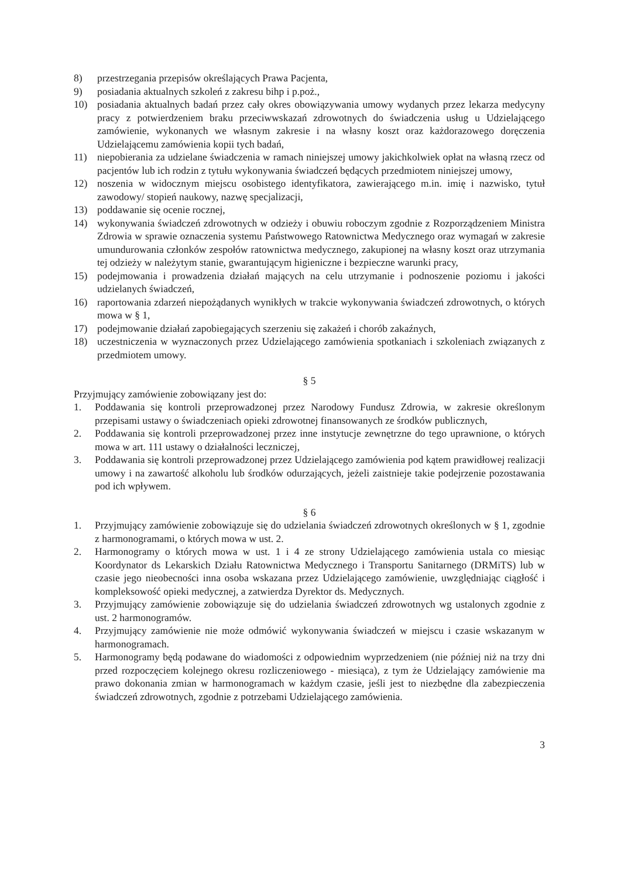8) przestrzegania przepisów określających Prawa Pacjenta,
9) posiadania aktualnych szkoleń z zakresu bihp i p.poż.,
10) posiadania aktualnych badań przez cały okres obowiązywania umowy wydanych przez lekarza medycyny pracy z potwierdzeniem braku przeciwwskazań zdrowotnych do świadczenia usług u Udzielającego zamówienie, wykonanych we własnym zakresie i na własny koszt oraz każdorazowego doręczenia Udzielającemu zamówienia kopii tych badań,
11) niepobierania za udzielane świadczenia w ramach niniejszej umowy jakichkolwiek opłat na własną rzecz od pacjentów lub ich rodzin z tytułu wykonywania świadczeń będących przedmiotem niniejszej umowy,
12) noszenia w widocznym miejscu osobistego identyfikatora, zawierającego m.in. imię i nazwisko, tytuł zawodowy/ stopień naukowy, nazwę specjalizacji,
13) poddawanie się ocenie rocznej,
14) wykonywania świadczeń zdrowotnych w odzieży i obuwiu roboczym zgodnie z Rozporządzeniem Ministra Zdrowia w sprawie oznaczenia systemu Państwowego Ratownictwa Medycznego oraz wymagań w zakresie umundurowania członków zespołów ratownictwa medycznego, zakupionej na własny koszt oraz utrzymania tej odzieży w należytym stanie, gwarantującym higieniczne i bezpieczne warunki pracy,
15) podejmowania i prowadzenia działań mających na celu utrzymanie i podnoszenie poziomu i jakości udzielanych świadczeń,
16) raportowania zdarzeń niepożądanych wynikłych w trakcie wykonywania świadczeń zdrowotnych, o których mowa w § 1,
17) podejmowanie działań zapobiegających szerzeniu się zakażeń i chorób zakaźnych,
18) uczestniczenia w wyznaczonych przez Udzielającego zamówienia spotkaniach i szkoleniach związanych z przedmiotem umowy.
§ 5
Przyjmujący zamówienie zobowiązany jest do:
1. Poddawania się kontroli przeprowadzonej przez Narodowy Fundusz Zdrowia, w zakresie określonym przepisami ustawy o świadczeniach opieki zdrowotnej finansowanych ze środków publicznych,
2. Poddawania się kontroli przeprowadzonej przez inne instytucje zewnętrzne do tego uprawnione, o których mowa w art. 111 ustawy o działalności leczniczej,
3. Poddawania się kontroli przeprowadzonej przez Udzielającego zamówienia pod kątem prawidłowej realizacji umowy i na zawartość alkoholu lub środków odurzających, jeżeli zaistnieje takie podejrzenie pozostawania pod ich wpływem.
§ 6
1. Przyjmujący zamówienie zobowiązuje się do udzielania świadczeń zdrowotnych określonych w § 1, zgodnie z harmonogramami, o których mowa w ust. 2.
2. Harmonogramy o których mowa w ust. 1 i 4 ze strony Udzielającego zamówienia ustala co miesiąc Koordynator ds Lekarskich Działu Ratownictwa Medycznego i Transportu Sanitarnego (DRMiTS) lub w czasie jego nieobecności inna osoba wskazana przez Udzielającego zamówienie, uwzględniając ciągłość i kompleksowość opieki medycznej, a zatwierdza Dyrektor ds. Medycznych.
3. Przyjmujący zamówienie zobowiązuje się do udzielania świadczeń zdrowotnych wg ustalonych zgodnie z ust. 2 harmonogramów.
4. Przyjmujący zamówienie nie może odmówić wykonywania świadczeń w miejscu i czasie wskazanym w harmonogramach.
5. Harmonogramy będą podawane do wiadomości z odpowiednim wyprzedzeniem (nie później niż na trzy dni przed rozpoczęciem kolejnego okresu rozliczeniowego - miesiąca), z tym że Udzielający zamówienie ma prawo dokonania zmian w harmonogramach w każdym czasie, jeśli jest to niezbędne dla zabezpieczenia świadczeń zdrowotnych, zgodnie z potrzebami Udzielającego zamówienia.
3